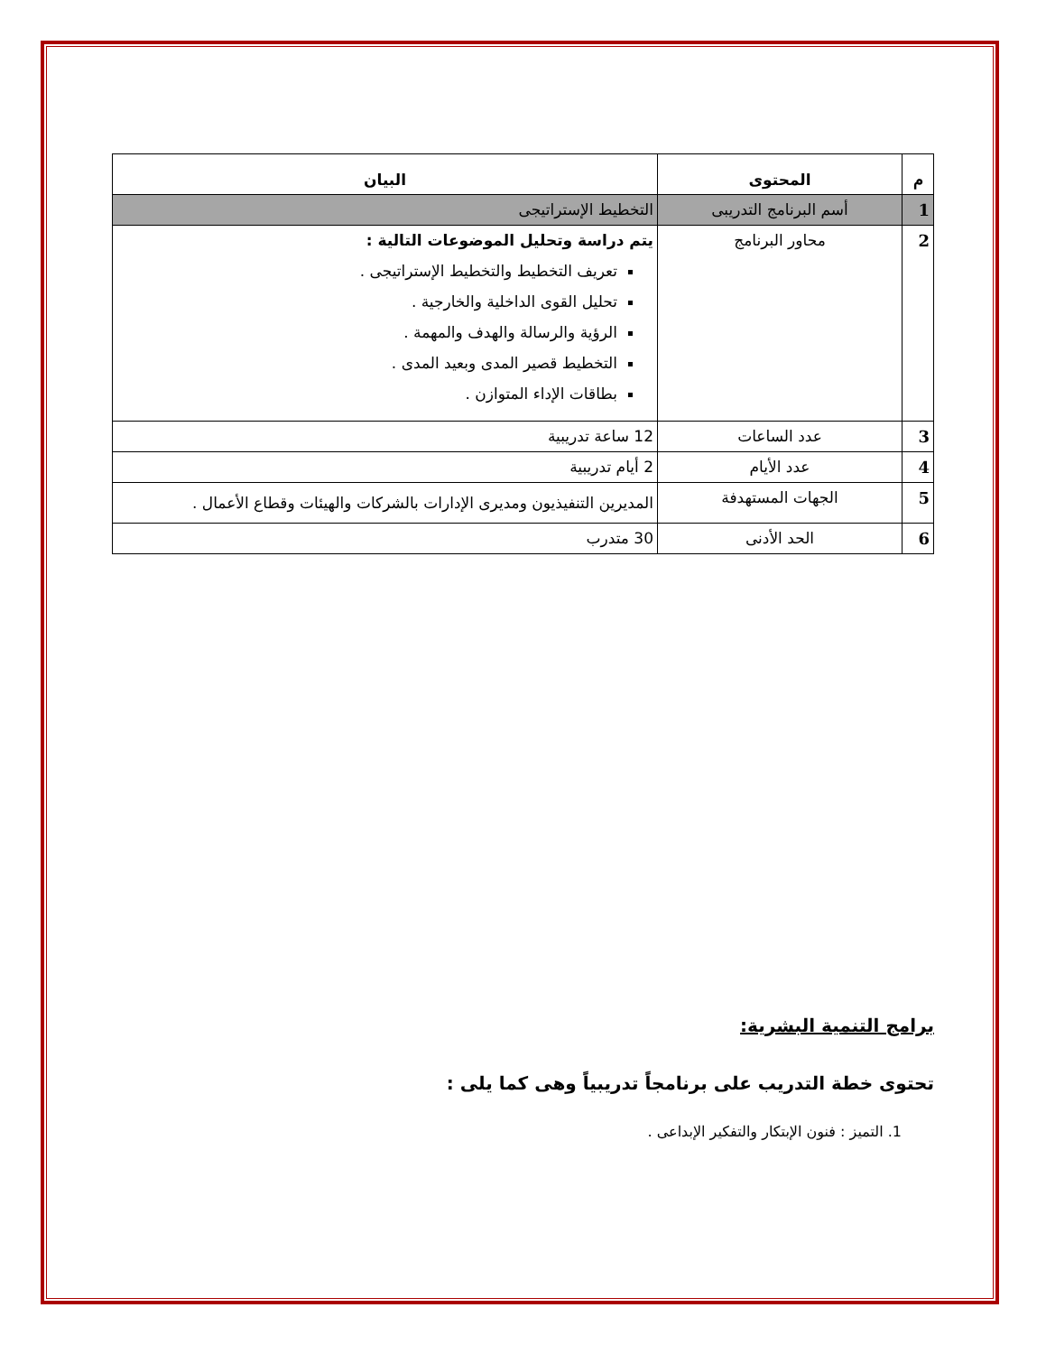| م | المحتوى | البيان |
| --- | --- | --- |
| 1 | أسم البرنامج التدريبى | التخطيط الإستراتيجى |
| 2 | محاور البرنامج | يتم دراسة وتحليل الموضوعات التالية : تعريف التخطيط والتخطيط الإستراتيجى . تحليل القوى الداخلية والخارجية . الرؤية والرسالة والهدف والمهمة . التخطيط قصير المدى وبعيد المدى . بطاقات الإداء المتوازن . |
| 3 | عدد الساعات | 12 ساعة تدريبية |
| 4 | عدد الأيام | 2 أيام تدريبية |
| 5 | الجهات المستهدفة | المديرين التنفيذيون ومديرى الإدارات بالشركات والهيئات وقطاع الأعمال . |
| 6 | الحد الأدنى | 30 متدرب |
برامج التنمية البشرية:
تحتوى خطة التدريب على برنامجاً تدريبياً وهى كما يلى :
1. التميز : فنون الإبتكار والتفكير الإبداعى .